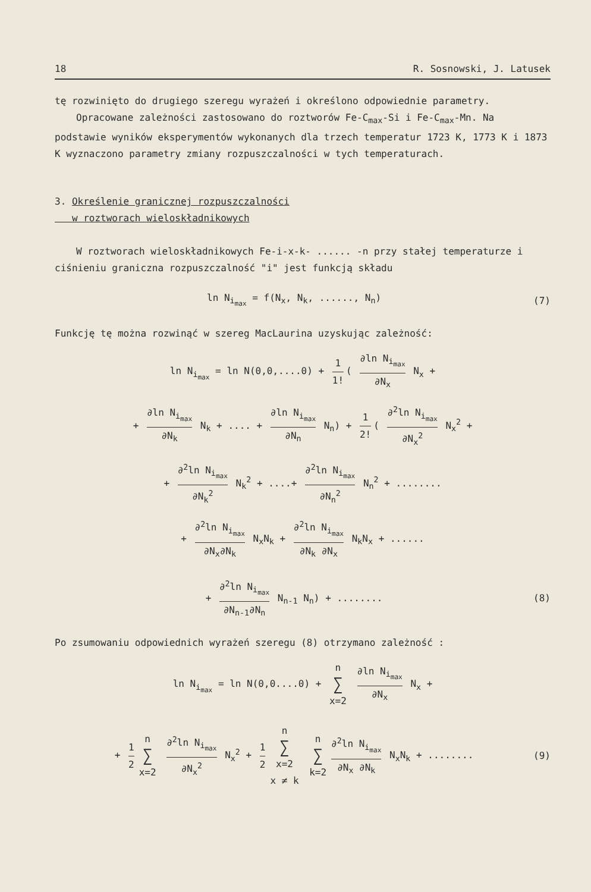18 R. Sosnowski, J. Latusek
tę rozwinięto do drugiego szeregu wyrażeń i określono odpowiednie parametry.
Opracowane zależności zastosowano do roztworów Fe-C<sub>max</sub>-Si i Fe-C<sub>max</sub>-Mn. Na podstawie wyników eksperymentów wykonanych dla trzech temperatur 1723 K, 1773 K i 1873 K wyznaczono parametry zmiany rozpuszczalności w tych temperaturach.
3. Określenie granicznej rozpuszczalności
w roztworach wieloskładnikowych
W roztworach wieloskładnikowych Fe-i-x-k- ...... -n przy stałej temperaturze i ciśnieniu graniczna rozpuszczalność "i" jest funkcją składu
ln N<sub>i<sub>max</sub></sub> = f(N<sub>x</sub>, N<sub>k</sub>, ......, N<sub>n</sub>) (7)
Funkcję tę można rozwinąć w szereg MacLaurina uzyskując zależność:
ln N<sub>i<sub>max</sub></sub> = ln N(0,0,....0) + 1 1! ( ∂ln N<sub>i<sub>max</sub></sub> ∂N<sub>x</sub> N<sub>x</sub> +
+ ∂ln N<sub>i<sub>max</sub></sub> ∂N<sub>k</sub> N<sub>k</sub> + .... + ∂ln N<sub>i<sub>max</sub></sub> ∂N<sub>n</sub> N<sub>n</sub>) + 1 2! ( ∂<sup>2</sup>ln N<sub>i<sub>max</sub></sub> ∂N<sub>x</sub><sup>2</sup> N<sub>x</sub><sup>2</sup> +
+ ∂<sup>2</sup>ln N<sub>i<sub>max</sub></sub> ∂N<sub>k</sub><sup>2</sup> N<sub>k</sub><sup>2</sup> + ....+ ∂<sup>2</sup>ln N<sub>i<sub>max</sub></sub> ∂N<sub>n</sub><sup>2</sup> N<sub>n</sub><sup>2</sup> + ........
+ ∂<sup>2</sup>ln N<sub>i<sub>max</sub></sub> ∂N<sub>x</sub>∂N<sub>k</sub> N<sub>x</sub>N<sub>k</sub> + ∂<sup>2</sup>ln N<sub>i<sub>max</sub></sub> ∂N<sub>k</sub> ∂N<sub>x</sub> N<sub>k</sub>N<sub>x</sub> + ......
+ ∂<sup>2</sup>ln N<sub>i<sub>max</sub></sub> ∂N<sub>n-1</sub>∂N<sub>n</sub> N<sub>n-1</sub> N<sub>n</sub>) + ........ (8)
Po zsumowaniu odpowiednich wyrażeń szeregu (8) otrzymano zależność :
ln N<sub>i<sub>max</sub></sub> = ln N(0,0....0) + n ∑ x=2 ∂ln N<sub>i<sub>max</sub></sub> ∂N<sub>x</sub> N<sub>x</sub> +
+ 1 2 n ∑ x=2 ∂<sup>2</sup>ln N<sub>i<sub>max</sub></sub> ∂N<sub>x</sub><sup>2</sup> N<sub>x</sub><sup>2</sup> + 1 2 n ∑ x=2 x ≠ k n ∑ k=2 ∂<sup>2</sup>ln N<sub>i<sub>max</sub></sub> ∂N<sub>x</sub> ∂N<sub>k</sub> N<sub>x</sub>N<sub>k</sub> + ........ (9)